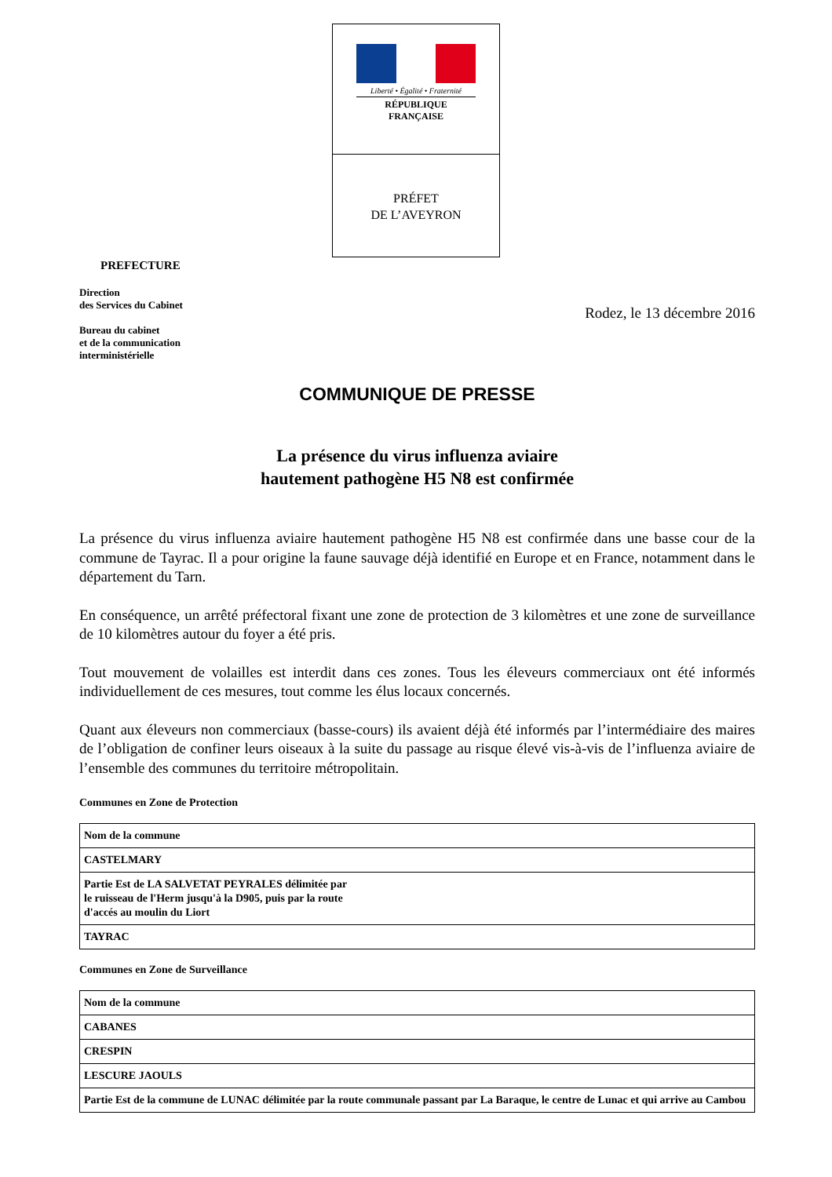Liberté • Égalité • Fraternité
RÉPUBLIQUE FRANÇAISE
PRÉFET
DE L’AVEYRON
PREFECTURE
Direction
des Services du Cabinet
Bureau du cabinet
et de la communication
interministérielle
Rodez, le 13 décembre 2016
COMMUNIQUE DE PRESSE
La présence du virus influenza aviaire
hautement pathogène H5 N8 est confirmée
La présence du virus influenza aviaire hautement pathogène H5 N8 est confirmée dans une basse cour de la commune de Tayrac. Il a pour origine la faune sauvage déjà identifié en Europe et en France, notamment dans le département du Tarn.
En conséquence, un arrêté préfectoral fixant une zone de protection de 3 kilomètres et une zone de surveillance de 10 kilomètres autour du foyer a été pris.
Tout mouvement de volailles est interdit dans ces zones. Tous les éleveurs commerciaux ont été informés individuellement de ces mesures, tout comme les élus locaux concernés.
Quant aux éleveurs non commerciaux (basse-cours) ils avaient déjà été informés par l’intermédiaire des maires de l’obligation de confiner leurs oiseaux à la suite du passage au risque élevé vis-à-vis de l’influenza aviaire de l’ensemble des communes du territoire métropolitain.
Communes en Zone de Protection
| Nom de la commune |
| --- |
| CASTELMARY |
| Partie Est de LA SALVETAT PEYRALES délimitée par le ruisseau de l'Herm jusqu'à la D905, puis par la route d'accés au moulin du Liort |
| TAYRAC |
Communes en Zone de Surveillance
| Nom de la commune |
| --- |
| CABANES |
| CRESPIN |
| LESCURE JAOULS |
| Partie Est de la commune de LUNAC délimitée par la route communale passant par La Baraque, le centre de Lunac et qui arrive au Cambou |